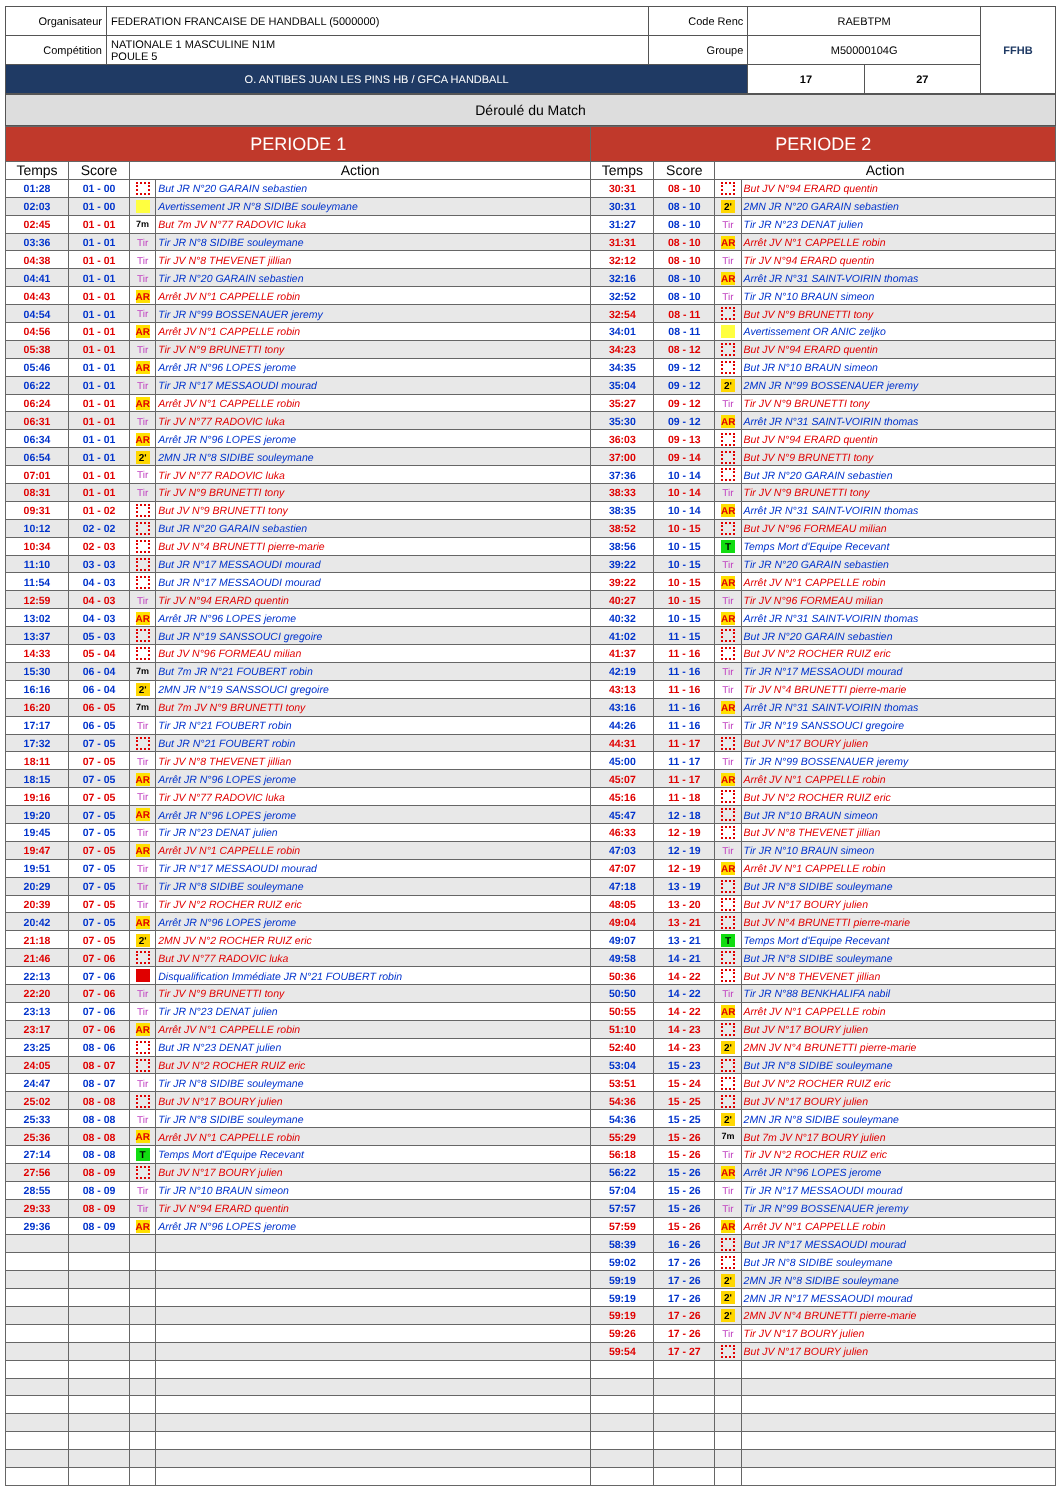| Organisateur | FEDERATION FRANCAISE DE HANDBALL (5000000) | Code Renc | RAEBTPM | | FFHB |
| Compétition | NATIONALE 1 MASCULINE N1M POULE 5 | Groupe | M50000104G | | |
| O. ANTIBES JUAN LES PINS HB / GFCA HANDBALL | | | 17 | 27 | |
Déroulé du Match
| PERIODE 1 | | | | PERIODE 2 | | | |
| --- | --- | --- | --- | --- | --- | --- | --- |
| Temps | Score | Action | | Temps | Score | Action | |
| 01:28 | 01 - 00 | | But JR N°20 GARAIN sebastien | 30:31 | 08 - 10 | | But JV N°94 ERARD quentin |
| 02:03 | 01 - 00 | | Avertissement JR N°8 SIDIBE souleymane | 30:31 | 08 - 10 | 2' | 2MN JR N°20 GARAIN sebastien |
| 02:45 | 01 - 01 | 7m | But 7m JV N°77 RADOVIC luka | 31:27 | 08 - 10 | Tir | Tir JR N°23 DENAT julien |
| 03:36 | 01 - 01 | Tir | Tir JR N°8 SIDIBE souleymane | 31:31 | 08 - 10 | AR | Arrêt JV N°1 CAPPELLE robin |
| 04:38 | 01 - 01 | Tir | Tir JV N°8 THEVENET jillian | 32:12 | 08 - 10 | Tir | Tir JV N°94 ERARD quentin |
| 04:41 | 01 - 01 | Tir | Tir JR N°20 GARAIN sebastien | 32:16 | 08 - 10 | AR | Arrêt JR N°31 SAINT-VOIRIN thomas |
| 04:43 | 01 - 01 | AR | Arrêt JV N°1 CAPPELLE robin | 32:52 | 08 - 10 | Tir | Tir JR N°10 BRAUN simeon |
| 04:54 | 01 - 01 | Tir | Tir JR N°99 BOSSENAUER jeremy | 32:54 | 08 - 11 | | But JV N°9 BRUNETTI tony |
| 04:56 | 01 - 01 | AR | Arrêt JV N°1 CAPPELLE robin | 34:01 | 08 - 11 | | Avertissement OR ANIC zeljko |
| 05:38 | 01 - 01 | Tir | Tir JV N°9 BRUNETTI tony | 34:23 | 08 - 12 | | But JV N°94 ERARD quentin |
| 05:46 | 01 - 01 | AR | Arrêt JR N°96 LOPES jerome | 34:35 | 09 - 12 | | But JR N°10 BRAUN simeon |
| 06:22 | 01 - 01 | Tir | Tir JR N°17 MESSAOUDI mourad | 35:04 | 09 - 12 | 2' | 2MN JR N°99 BOSSENAUER jeremy |
| 06:24 | 01 - 01 | AR | Arrêt JV N°1 CAPPELLE robin | 35:27 | 09 - 12 | Tir | Tir JV N°9 BRUNETTI tony |
| 06:31 | 01 - 01 | Tir | Tir JV N°77 RADOVIC luka | 35:30 | 09 - 12 | AR | Arrêt JR N°31 SAINT-VOIRIN thomas |
| 06:34 | 01 - 01 | AR | Arrêt JR N°96 LOPES jerome | 36:03 | 09 - 13 | | But JV N°94 ERARD quentin |
| 06:54 | 01 - 01 | 2' | 2MN JR N°8 SIDIBE souleymane | 37:00 | 09 - 14 | | But JV N°9 BRUNETTI tony |
| 07:01 | 01 - 01 | Tir | Tir JV N°77 RADOVIC luka | 37:36 | 10 - 14 | | But JR N°20 GARAIN sebastien |
| 08:31 | 01 - 01 | Tir | Tir JV N°9 BRUNETTI tony | 38:33 | 10 - 14 | Tir | Tir JV N°9 BRUNETTI tony |
| 09:31 | 01 - 02 | | But JV N°9 BRUNETTI tony | 38:35 | 10 - 14 | AR | Arrêt JR N°31 SAINT-VOIRIN thomas |
| 10:12 | 02 - 02 | | But JR N°20 GARAIN sebastien | 38:52 | 10 - 15 | | But JV N°96 FORMEAU milian |
| 10:34 | 02 - 03 | | But JV N°4 BRUNETTI pierre-marie | 38:56 | 10 - 15 | T | Temps Mort d'Equipe Recevant |
| 11:10 | 03 - 03 | | But JR N°17 MESSAOUDI mourad | 39:22 | 10 - 15 | Tir | Tir JR N°20 GARAIN sebastien |
| 11:54 | 04 - 03 | | But JR N°17 MESSAOUDI mourad | 39:22 | 10 - 15 | AR | Arrêt JV N°1 CAPPELLE robin |
| 12:59 | 04 - 03 | Tir | Tir JV N°94 ERARD quentin | 40:27 | 10 - 15 | Tir | Tir JV N°96 FORMEAU milian |
| 13:02 | 04 - 03 | AR | Arrêt JR N°96 LOPES jerome | 40:32 | 10 - 15 | AR | Arrêt JR N°31 SAINT-VOIRIN thomas |
| 13:37 | 05 - 03 | | But JR N°19 SANSSOUCI gregoire | 41:02 | 11 - 15 | | But JR N°20 GARAIN sebastien |
| 14:33 | 05 - 04 | | But JV N°96 FORMEAU milian | 41:37 | 11 - 16 | | But JV N°2 ROCHER RUIZ eric |
| 15:30 | 06 - 04 | 7m | But 7m JR N°21 FOUBERT robin | 42:19 | 11 - 16 | Tir | Tir JR N°17 MESSAOUDI mourad |
| 16:16 | 06 - 04 | 2' | 2MN JR N°19 SANSSOUCI gregoire | 43:13 | 11 - 16 | Tir | Tir JV N°4 BRUNETTI pierre-marie |
| 16:20 | 06 - 05 | 7m | But 7m JV N°9 BRUNETTI tony | 43:16 | 11 - 16 | AR | Arrêt JR N°31 SAINT-VOIRIN thomas |
| 17:17 | 06 - 05 | Tir | Tir JR N°21 FOUBERT robin | 44:26 | 11 - 16 | Tir | Tir JR N°19 SANSSOUCI gregoire |
| 17:32 | 07 - 05 | | But JR N°21 FOUBERT robin | 44:31 | 11 - 17 | | But JV N°17 BOURY julien |
| 18:11 | 07 - 05 | Tir | Tir JV N°8 THEVENET jillian | 45:00 | 11 - 17 | Tir | Tir JR N°99 BOSSENAUER jeremy |
| 18:15 | 07 - 05 | AR | Arrêt JR N°96 LOPES jerome | 45:07 | 11 - 17 | AR | Arrêt JV N°1 CAPPELLE robin |
| 19:16 | 07 - 05 | Tir | Tir JV N°77 RADOVIC luka | 45:16 | 11 - 18 | | But JV N°2 ROCHER RUIZ eric |
| 19:20 | 07 - 05 | AR | Arrêt JR N°96 LOPES jerome | 45:47 | 12 - 18 | | But JR N°10 BRAUN simeon |
| 19:45 | 07 - 05 | Tir | Tir JR N°23 DENAT julien | 46:33 | 12 - 19 | | But JV N°8 THEVENET jillian |
| 19:47 | 07 - 05 | AR | Arrêt JV N°1 CAPPELLE robin | 47:03 | 12 - 19 | Tir | Tir JR N°10 BRAUN simeon |
| 19:51 | 07 - 05 | Tir | Tir JR N°17 MESSAOUDI mourad | 47:07 | 12 - 19 | AR | Arrêt JV N°1 CAPPELLE robin |
| 20:29 | 07 - 05 | Tir | Tir JR N°8 SIDIBE souleymane | 47:18 | 13 - 19 | | But JR N°8 SIDIBE souleymane |
| 20:39 | 07 - 05 | Tir | Tir JV N°2 ROCHER RUIZ eric | 48:05 | 13 - 20 | | But JV N°17 BOURY julien |
| 20:42 | 07 - 05 | AR | Arrêt JR N°96 LOPES jerome | 49:04 | 13 - 21 | | But JV N°4 BRUNETTI pierre-marie |
| 21:18 | 07 - 05 | 2' | 2MN JV N°2 ROCHER RUIZ eric | 49:07 | 13 - 21 | T | Temps Mort d'Equipe Recevant |
| 21:46 | 07 - 06 | | But JV N°77 RADOVIC luka | 49:58 | 14 - 21 | | But JR N°8 SIDIBE souleymane |
| 22:13 | 07 - 06 | | Disqualification Immédiate JR N°21 FOUBERT robin | 50:36 | 14 - 22 | | But JV N°8 THEVENET jillian |
| 22:20 | 07 - 06 | Tir | Tir JV N°9 BRUNETTI tony | 50:50 | 14 - 22 | Tir | Tir JR N°88 BENKHALIFA nabil |
| 23:13 | 07 - 06 | Tir | Tir JR N°23 DENAT julien | 50:55 | 14 - 22 | AR | Arrêt JV N°1 CAPPELLE robin |
| 23:17 | 07 - 06 | AR | Arrêt JV N°1 CAPPELLE robin | 51:10 | 14 - 23 | | But JV N°17 BOURY julien |
| 23:25 | 08 - 06 | | But JR N°23 DENAT julien | 52:40 | 14 - 23 | 2' | 2MN JV N°4 BRUNETTI pierre-marie |
| 24:05 | 08 - 07 | | But JV N°2 ROCHER RUIZ eric | 53:04 | 15 - 23 | | But JR N°8 SIDIBE souleymane |
| 24:47 | 08 - 07 | Tir | Tir JR N°8 SIDIBE souleymane | 53:51 | 15 - 24 | | But JV N°2 ROCHER RUIZ eric |
| 25:02 | 08 - 08 | | But JV N°17 BOURY julien | 54:36 | 15 - 25 | | But JV N°17 BOURY julien |
| 25:33 | 08 - 08 | Tir | Tir JR N°8 SIDIBE souleymane | 54:36 | 15 - 25 | 2' | 2MN JR N°8 SIDIBE souleymane |
| 25:36 | 08 - 08 | AR | Arrêt JV N°1 CAPPELLE robin | 55:29 | 15 - 26 | 7m | But 7m JV N°17 BOURY julien |
| 27:14 | 08 - 08 | T | Temps Mort d'Equipe Recevant | 56:18 | 15 - 26 | Tir | Tir JV N°2 ROCHER RUIZ eric |
| 27:56 | 08 - 09 | | But JV N°17 BOURY julien | 56:22 | 15 - 26 | AR | Arrêt JR N°96 LOPES jerome |
| 28:55 | 08 - 09 | Tir | Tir JR N°10 BRAUN simeon | 57:04 | 15 - 26 | Tir | Tir JR N°17 MESSAOUDI mourad |
| 29:33 | 08 - 09 | Tir | Tir JV N°94 ERARD quentin | 57:57 | 15 - 26 | Tir | Tir JR N°99 BOSSENAUER jeremy |
| 29:36 | 08 - 09 | AR | Arrêt JR N°96 LOPES jerome | 57:59 | 15 - 26 | AR | Arrêt JV N°1 CAPPELLE robin |
| | | | | 58:39 | 16 - 26 | | But JR N°17 MESSAOUDI mourad |
| | | | | 59:02 | 17 - 26 | | But JR N°8 SIDIBE souleymane |
| | | | | 59:19 | 17 - 26 | 2' | 2MN JR N°8 SIDIBE souleymane |
| | | | | 59:19 | 17 - 26 | 2' | 2MN JR N°17 MESSAOUDI mourad |
| | | | | 59:19 | 17 - 26 | 2' | 2MN JV N°4 BRUNETTI pierre-marie |
| | | | | 59:26 | 17 - 26 | Tir | Tir JV N°17 BOURY julien |
| | | | | 59:54 | 17 - 27 | | But JV N°17 BOURY julien |